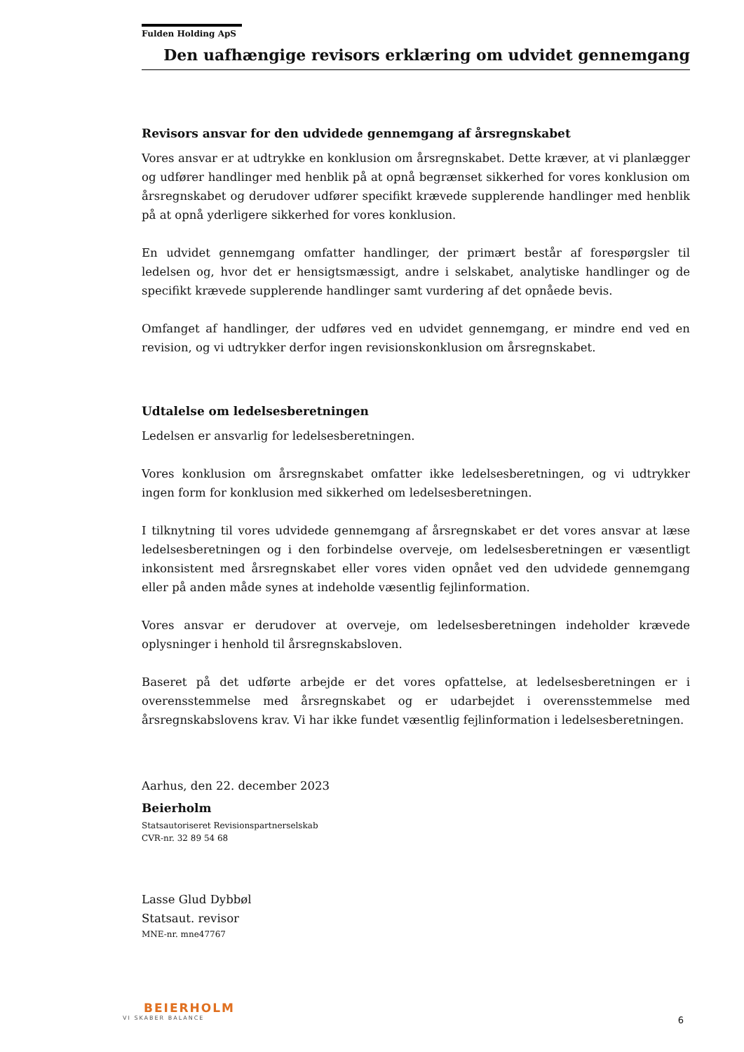Fulden Holding ApS
Den uafhængige revisors erklæring om udvidet gennemgang
Revisors ansvar for den udvidede gennemgang af årsregnskabet
Vores ansvar er at udtrykke en konklusion om årsregnskabet. Dette kræver, at vi planlægger og udfører handlinger med henblik på at opnå begrænset sikkerhed for vores konklusion om årsregnskabet og derudover udfører specifikt krævede supplerende handlinger med henblik på at opnå yderligere sikkerhed for vores konklusion.
En udvidet gennemgang omfatter handlinger, der primært består af forespørgsler til ledelsen og, hvor det er hensigtsmæssigt, andre i selskabet, analytiske handlinger og de specifikt krævede supplerende handlinger samt vurdering af det opnåede bevis.
Omfanget af handlinger, der udføres ved en udvidet gennemgang, er mindre end ved en revision, og vi udtrykker derfor ingen revisionskonklusion om årsregnskabet.
Udtalelse om ledelsesberetningen
Ledelsen er ansvarlig for ledelsesberetningen.
Vores konklusion om årsregnskabet omfatter ikke ledelsesberetningen, og vi udtrykker ingen form for konklusion med sikkerhed om ledelsesberetningen.
I tilknytning til vores udvidede gennemgang af årsregnskabet er det vores ansvar at læse ledelsesberetningen og i den forbindelse overveje, om ledelsesberetningen er væsentligt inkonsistent med årsregnskabet eller vores viden opnået ved den udvidede gennemgang eller på anden måde synes at indeholde væsentlig fejlinformation.
Vores ansvar er derudover at overveje, om ledelsesberetningen indeholder krævede oplysninger i henhold til årsregnskabsloven.
Baseret på det udførte arbejde er det vores opfattelse, at ledelsesberetningen er i overensstemmelse med årsregnskabet og er udarbejdet i overensstemmelse med årsregnskabslovens krav. Vi har ikke fundet væsentlig fejlinformation i ledelsesberetningen.
Aarhus, den 22. december 2023
Beierholm
Statsautoriseret Revisionspartnerselskab
CVR-nr. 32 89 54 68
Lasse Glud Dybbøl
Statsaut. revisor
MNE-nr. mne47767
BEIERHOLM
VI SKABER BALANCE
6